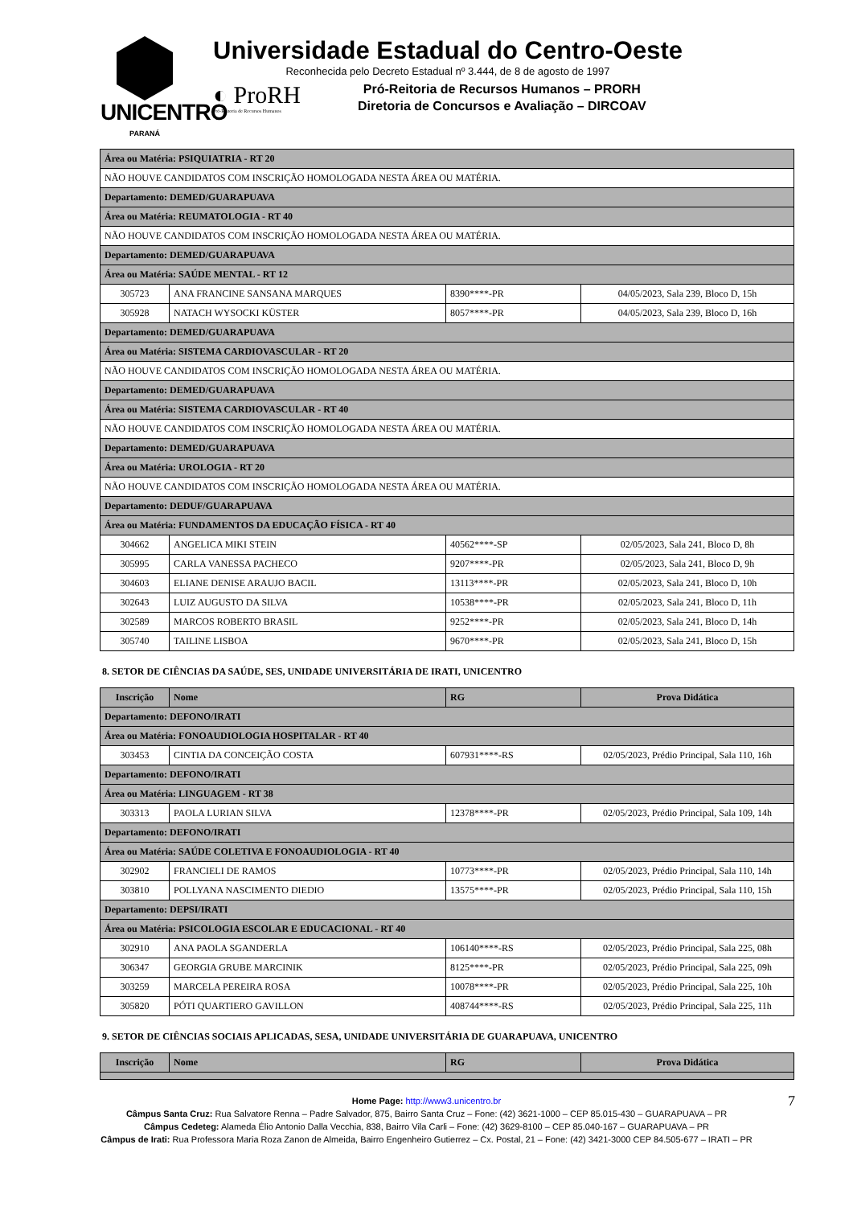UNICENTRO
PARANÁ
Universidade Estadual do Centro-Oeste
Reconhecida pelo Decreto Estadual nº 3.444, de 8 de agosto de 1997
◐ ProRH
Pró-Reitoria de Recursos Humanos
Pró-Reitoria de Recursos Humanos – PRORH
Diretoria de Concursos e Avaliação – DIRCOAV
| Área ou Matéria: PSIQUIATRIA - RT 20 | | | |
| NÃO HOUVE CANDIDATOS COM INSCRIÇÃO HOMOLOGADA NESTA ÁREA OU MATÉRIA. | | | |
| Departamento: DEMED/GUARAPUAVA | | | |
| Área ou Matéria: REUMATOLOGIA - RT 40 | | | |
| NÃO HOUVE CANDIDATOS COM INSCRIÇÃO HOMOLOGADA NESTA ÁREA OU MATÉRIA. | | | |
| Departamento: DEMED/GUARAPUAVA | | | |
| Área ou Matéria: SAÚDE MENTAL - RT 12 | | | |
| 305723 | ANA FRANCINE SANSANA MARQUES | 8390****-PR | 04/05/2023, Sala 239, Bloco D, 15h |
| 305928 | NATACH WYSOCKI KÜSTER | 8057****-PR | 04/05/2023, Sala 239, Bloco D, 16h |
| Departamento: DEMED/GUARAPUAVA | | | |
| Área ou Matéria: SISTEMA CARDIOVASCULAR - RT 20 | | | |
| NÃO HOUVE CANDIDATOS COM INSCRIÇÃO HOMOLOGADA NESTA ÁREA OU MATÉRIA. | | | |
| Departamento: DEMED/GUARAPUAVA | | | |
| Área ou Matéria: SISTEMA CARDIOVASCULAR - RT 40 | | | |
| NÃO HOUVE CANDIDATOS COM INSCRIÇÃO HOMOLOGADA NESTA ÁREA OU MATÉRIA. | | | |
| Departamento: DEMED/GUARAPUAVA | | | |
| Área ou Matéria: UROLOGIA - RT 20 | | | |
| NÃO HOUVE CANDIDATOS COM INSCRIÇÃO HOMOLOGADA NESTA ÁREA OU MATÉRIA. | | | |
| Departamento: DEDUF/GUARAPUAVA | | | |
| Área ou Matéria: FUNDAMENTOS DA EDUCAÇÃO FÍSICA - RT 40 | | | |
| 304662 | ANGELICA MIKI STEIN | 40562****-SP | 02/05/2023, Sala 241, Bloco D, 8h |
| 305995 | CARLA VANESSA PACHECO | 9207****-PR | 02/05/2023, Sala 241, Bloco D, 9h |
| 304603 | ELIANE DENISE ARAUJO BACIL | 13113****-PR | 02/05/2023, Sala 241, Bloco D, 10h |
| 302643 | LUIZ AUGUSTO DA SILVA | 10538****-PR | 02/05/2023, Sala 241, Bloco D, 11h |
| 302589 | MARCOS ROBERTO BRASIL | 9252****-PR | 02/05/2023, Sala 241, Bloco D, 14h |
| 305740 | TAILINE LISBOA | 9670****-PR | 02/05/2023, Sala 241, Bloco D, 15h |
8. SETOR DE CIÊNCIAS DA SAÚDE, SES, UNIDADE UNIVERSITÁRIA DE IRATI, UNICENTRO
| Inscrição | Nome | RG | Prova Didática |
| --- | --- | --- | --- |
| Departamento: DEFONO/IRATI | | | |
| Área ou Matéria: FONOAUDIOLOGIA HOSPITALAR - RT 40 | | | |
| 303453 | CINTIA DA CONCEIÇÃO COSTA | 607931****-RS | 02/05/2023, Prédio Principal, Sala 110, 16h |
| Departamento: DEFONO/IRATI | | | |
| Área ou Matéria: LINGUAGEM - RT 38 | | | |
| 303313 | PAOLA LURIAN SILVA | 12378****-PR | 02/05/2023, Prédio Principal, Sala 109, 14h |
| Departamento: DEFONO/IRATI | | | |
| Área ou Matéria: SAÚDE COLETIVA E FONOAUDIOLOGIA - RT 40 | | | |
| 302902 | FRANCIELI DE RAMOS | 10773****-PR | 02/05/2023, Prédio Principal, Sala 110, 14h |
| 303810 | POLLYANA NASCIMENTO DIEDIO | 13575****-PR | 02/05/2023, Prédio Principal, Sala 110, 15h |
| Departamento: DEPSI/IRATI | | | |
| Área ou Matéria: PSICOLOGIA ESCOLAR E EDUCACIONAL - RT 40 | | | |
| 302910 | ANA PAOLA SGANDERLA | 106140****-RS | 02/05/2023, Prédio Principal, Sala 225, 08h |
| 306347 | GEORGIA GRUBE MARCINIK | 8125****-PR | 02/05/2023, Prédio Principal, Sala 225, 09h |
| 303259 | MARCELA PEREIRA ROSA | 10078****-PR | 02/05/2023, Prédio Principal, Sala 225, 10h |
| 305820 | PÓTI QUARTIERO GAVILLON | 408744****-RS | 02/05/2023, Prédio Principal, Sala 225, 11h |
9. SETOR DE CIÊNCIAS SOCIAIS APLICADAS, SESA, UNIDADE UNIVERSITÁRIA DE GUARAPUAVA, UNICENTRO
| Inscrição | Nome | RG | Prova Didática |
| --- | --- | --- | --- |
7 Home Page: http://www3.unicentro.br
Câmpus Santa Cruz: Rua Salvatore Renna – Padre Salvador, 875, Bairro Santa Cruz – Fone: (42) 3621-1000 – CEP 85.015-430 – GUARAPUAVA – PR
Câmpus Cedeteg: Alameda Élio Antonio Dalla Vecchia, 838, Bairro Vila Carli – Fone: (42) 3629-8100 – CEP 85.040-167 – GUARAPUAVA – PR
Câmpus de Irati: Rua Professora Maria Roza Zanon de Almeida, Bairro Engenheiro Gutierrez – Cx. Postal, 21 – Fone: (42) 3421-3000 CEP 84.505-677 – IRATI – PR